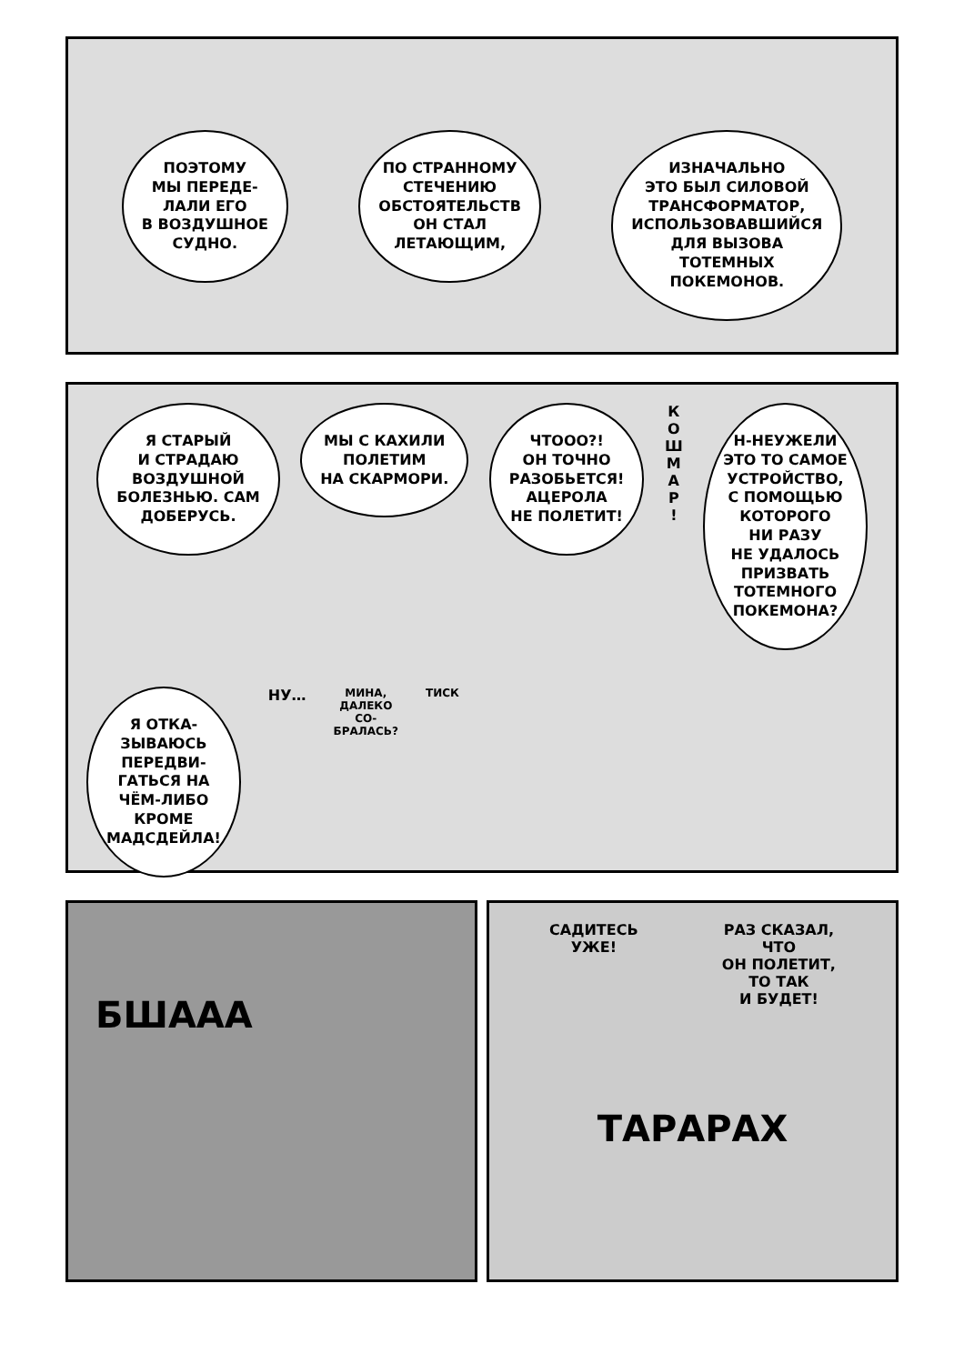ПОЭТОМУ
МЫ ПЕРЕДЕ-
ЛАЛИ ЕГО
В ВОЗДУШНОЕ
СУДНО.
ПО СТРАННОМУ
СТЕЧЕНИЮ
ОБСТОЯТЕЛЬСТВ
ОН СТАЛ
ЛЕТАЮЩИМ,
ИЗНАЧАЛЬНО
ЭТО БЫЛ СИЛОВОЙ
ТРАНСФОРМАТОР,
ИСПОЛЬЗОВАВШИЙСЯ
ДЛЯ ВЫЗОВА
ТОТЕМНЫХ
ПОКЕМОНОВ.
Я СТАРЫЙ
И СТРАДАЮ
ВОЗДУШНОЙ
БОЛЕЗНЬЮ. САМ
ДОБЕРУСЬ.
МЫ С КАХИЛИ
ПОЛЕТИМ
НА СКАРМОРИ.
ЧТООО?!
ОН ТОЧНО
РАЗОБЬЕТСЯ!
АЦЕРОЛА
НЕ ПОЛЕТИТ!
К
О
Ш
М
А
Р
!
Н-НЕУЖЕЛИ
ЭТО ТО САМОЕ
УСТРОЙСТВО,
С ПОМОЩЬЮ
КОТОРОГО
НИ РАЗУ
НЕ УДАЛОСЬ
ПРИЗВАТЬ
ТОТЕМНОГО
ПОКЕМОНА?
Я ОТКА-
ЗЫВАЮСЬ
ПЕРЕДВИ-
ГАТЬСЯ НА
ЧЁМ-ЛИБО
КРОМЕ
МАДСДЕЙЛА!
НУ…
МИНА,
ДАЛЕКО
СО-
БРАЛАСЬ?
ТИСК
БШААА
САДИТЕСЬ
УЖЕ!
РАЗ СКАЗАЛ,
ЧТО
ОН ПОЛЕТИТ,
ТО ТАК
И БУДЕТ!
ТАРАРАХ